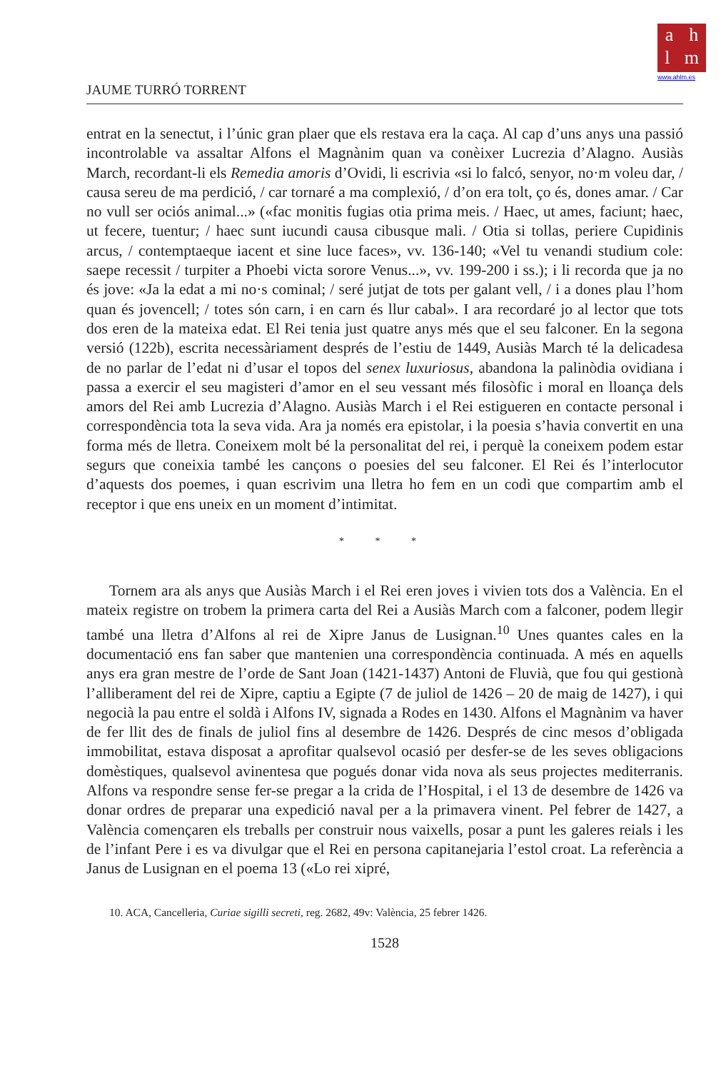a h
l m
www.ahlm.es
JAUME TURRÓ TORRENT
entrat en la senectut, i l’únic gran plaer que els restava era la caça. Al cap d’uns anys una passió incontrolable va assaltar Alfons el Magnànim quan va conèixer Lucrezia d’Alagno. Ausiàs March, recordant-li els Remedia amoris d’Ovidi, li escrivia «si lo falcó, senyor, no·m voleu dar, / causa sereu de ma perdició, / car tornaré a ma complexió, / d’on era tolt, ço és, dones amar. / Car no vull ser ociós animal...» («fac monitis fugias otia prima meis. / Haec, ut ames, faciunt; haec, ut fecere, tuentur; / haec sunt iucundi causa cibusque mali. / Otia si tollas, periere Cupidinis arcus, / contemptaeque iacent et sine luce faces», vv. 136-140; «Vel tu venandi studium cole: saepe recessit / turpiter a Phoebi victa sorore Venus...», vv. 199-200 i ss.); i li recorda que ja no és jove: «Ja la edat a mi no·s cominal; / seré jutjat de tots per galant vell, / i a dones plau l’hom quan és jovencell; / totes són carn, i en carn és llur cabal». I ara recordaré jo al lector que tots dos eren de la mateixa edat. El Rei tenia just quatre anys més que el seu falconer. En la segona versió (122b), escrita necessàriament després de l’estiu de 1449, Ausiàs March té la delicadesa de no parlar de l’edat ni d’usar el topos del senex luxuriosus, abandona la palinòdia ovidiana i passa a exercir el seu magisteri d’amor en el seu vessant més filosòfic i moral en lloança dels amors del Rei amb Lucrezia d’Alagno. Ausiàs March i el Rei estigueren en contacte personal i correspondència tota la seva vida. Ara ja només era epistolar, i la poesia s’havia convertit en una forma més de lletra. Coneixem molt bé la personalitat del rei, i perquè la coneixem podem estar segurs que coneixia també les cançons o poesies del seu falconer. El Rei és l’interlocutor d’aquests dos poemes, i quan escrivim una lletra ho fem en un codi que compartim amb el receptor i que ens uneix en un moment d’intimitat.
* * *
Tornem ara als anys que Ausiàs March i el Rei eren joves i vivien tots dos a València. En el mateix registre on trobem la primera carta del Rei a Ausiàs March com a falconer, podem llegir també una lletra d’Alfons al rei de Xipre Janus de Lusignan.<sup>10</sup> Unes quantes cales en la documentació ens fan saber que mantenien una correspondència continuada. A més en aquells anys era gran mestre de l’orde de Sant Joan (1421-1437) Antoni de Fluvià, que fou qui gestionà l’alliberament del rei de Xipre, captiu a Egipte (7 de juliol de 1426 – 20 de maig de 1427), i qui negocià la pau entre el soldà i Alfons IV, signada a Rodes en 1430. Alfons el Magnànim va haver de fer llit des de finals de juliol fins al desembre de 1426. Després de cinc mesos d’obligada immobilitat, estava disposat a aprofitar qualsevol ocasió per desfer-se de les seves obligacions domèstiques, qualsevol avinentesa que pogués donar vida nova als seus projectes mediterranis. Alfons va respondre sense fer-se pregar a la crida de l’Hospital, i el 13 de desembre de 1426 va donar ordres de preparar una expedició naval per a la primavera vinent. Pel febrer de 1427, a València començaren els treballs per construir nous vaixells, posar a punt les galeres reials i les de l’infant Pere i es va divulgar que el Rei en persona capitanejaria l’estol croat. La referència a Janus de Lusignan en el poema 13 («Lo rei xipré,
10. ACA, Cancelleria, Curiae sigilli secreti, reg. 2682, 49v: València, 25 febrer 1426.
1528